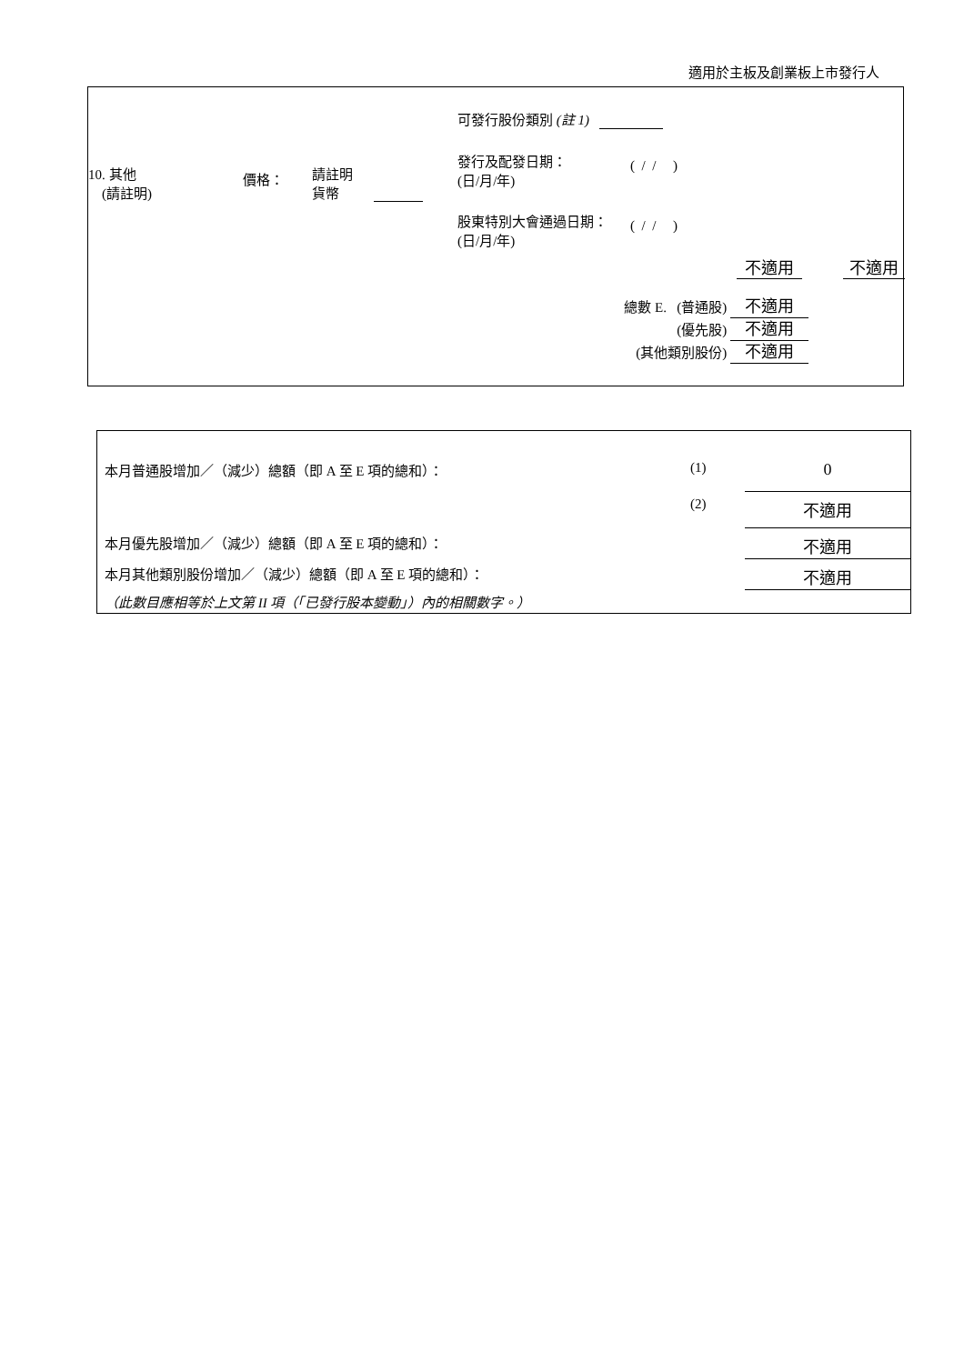適用於主板及創業板上市發行人
| 10. 其他 (請註明) | 價格： | 請註明 貨幣 | | 可發行股份類別 (註 1) 發行及配發日期： (日/月/年) ( / / ) 股東特別大會通過日期： (日/月/年) ( / / ) 不適用 不適用 |
總數 E. (普通股) 不適用
(優先股) 不適用
(其他類別股份) 不適用
| 本月普通股增加／（減少）總額（即 A 至 E 項的總和）： | (1) | 0 |
| | (2) | 不適用 |
| 本月優先股增加／（減少）總額（即 A 至 E 項的總和）： | | 不適用 |
| 本月其他類別股份增加／（減少）總額（即 A 至 E 項的總和）： | | 不適用 |
| （此數目應相等於上文第 II 項（「已發行股本變動」）內的相關數字。） | | |